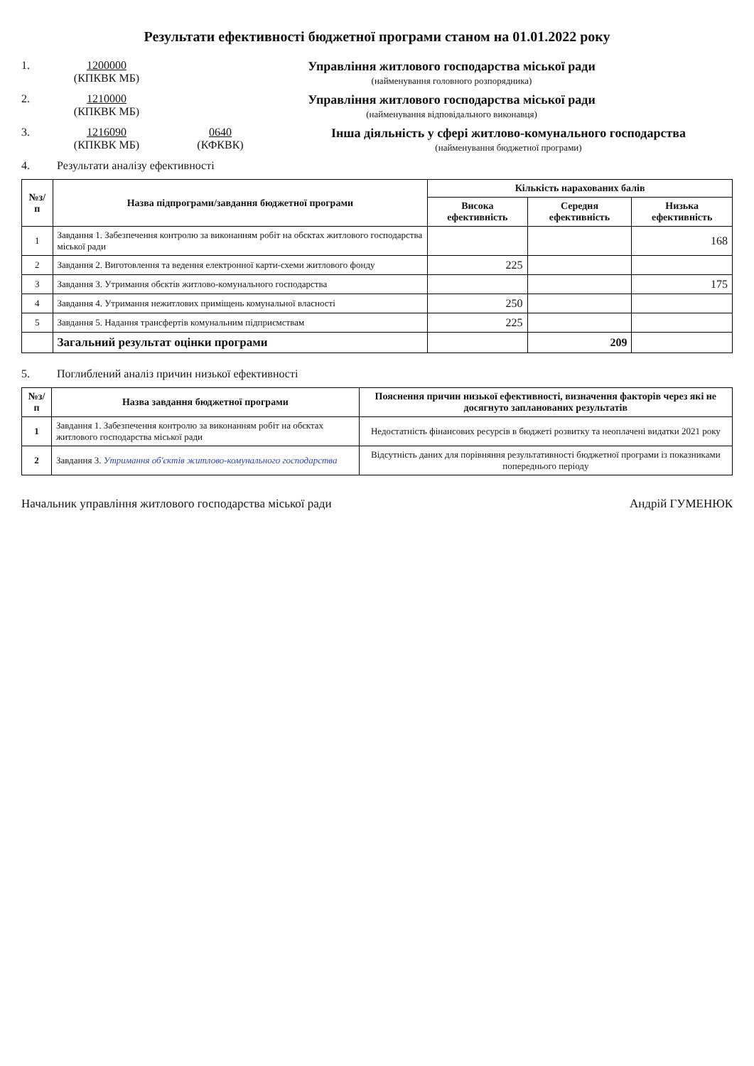Результати ефективності бюджетної програми станом на 01.01.2022 року
1. 1200000
(КПКВК МБ)
Управління житлового господарства міської ради
(найменування головного розпорядника)
2. 1210000
(КПКВК МБ)
Управління житлового господарства міської ради
(найменування відповідального виконавця)
3. 1216090
(КПКВК МБ)
0640
(КФКВК)
Інша діяльність у сфері житлово-комунального господарства
(найменування бюджетної програми)
4. Результати аналізу ефективності
| №з/п | Назва підпрограми/завдання бюджетної програми | Кількість нарахованих балів | | |
| --- | --- | --- | --- | --- |
| | | Висока ефективність | Середня ефективність | Низька ефективність |
| 1 | Завдання 1. Забезпечення контролю за виконанням робіт на обєктах житлового господарства міської ради | | | 168 |
| 2 | Завдання 2. Виготовлення та ведення електронної карти-схеми житлового фонду | 225 | | |
| 3 | Завдання 3. Утримання обєктів житлово-комунального господарства | | | 175 |
| 4 | Завдання 4. Утримання нежитлових приміщень комунальної власності | 250 | | |
| 5 | Завдання 5. Надання трансфертів комунальним підприємствам | 225 | | |
| | Загальний результат оцінки програми | | 209 | |
5. Поглиблений аналіз причин низької ефективності
| №з/п | Назва завдання бюджетної програми | Пояснення причин низької ефективності, визначення факторів через які не досягнуто запланованих результатів |
| --- | --- | --- |
| 1 | Завдання 1. Забезпечення контролю за виконанням робіт на обєктах житлового господарства міської ради | Недостатність фінансових ресурсів в бюджеті розвитку та неоплачені видатки 2021 року |
| 2 | Завдання 3. Утримання об'єктів житлово-комунального господарства | Відсутність даних для порівняння результативності бюджетної програми із показниками попереднього періоду |
Начальник управління житлового господарства міської ради Андрій ГУМЕНЮК